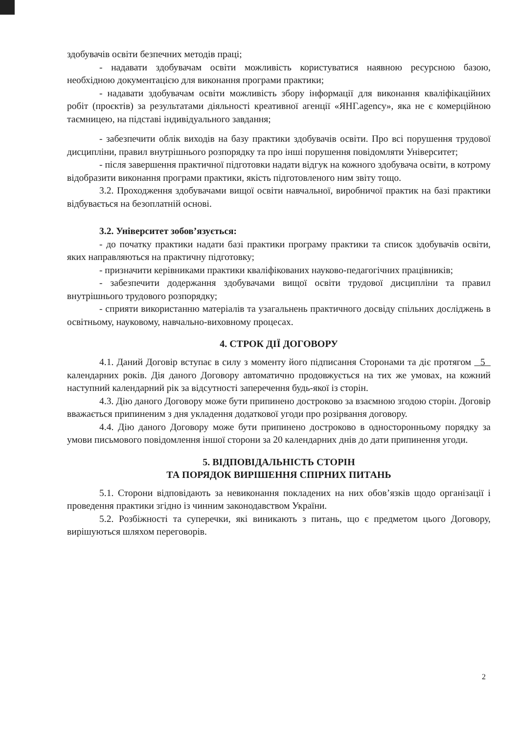здобувачів освіти безпечних методів праці;
- надавати здобувачам освіти можливість користуватися наявною ресурсною базою, необхідною документацією для виконання програми практики;
- надавати здобувачам освіти можливість збору інформації для виконання кваліфікаційних робіт (проєктів) за результатами діяльності креативної агенції «ЯНГ.agency», яка не є комерційною таємницею, на підставі індивідуального завдання;
- забезпечити облік виходів на базу практики здобувачів освіти. Про всі порушення трудової дисципліни, правил внутрішнього розпорядку та про інші порушення повідомляти Університет;
- після завершення практичної підготовки надати відгук на кожного здобувача освіти, в котрому відобразити виконання програми практики, якість підготовленого ним звіту тощо.
3.2. Проходження здобувачами вищої освіти навчальної, виробничої практик на базі практики відбувається на безоплатній основі.
3.2. Університет зобов’язується:
- до початку практики надати базі практики програму практики та список здобувачів освіти, яких направляються на практичну підготовку;
- призначити керівниками практики кваліфікованих науково-педагогічних працівників;
- забезпечити додержання здобувачами вищої освіти трудової дисципліни та правил внутрішнього трудового розпорядку;
- сприяти використанню матеріалів та узагальнень практичного досвіду спільних досліджень в освітньому, науковому, навчально-виховному процесах.
4. СТРОК ДІЇ ДОГОВОРУ
4.1. Даний Договір вступає в силу з моменту його підписання Сторонами та діє протягом 5 календарних років. Дія даного Договору автоматично продовжується на тих же умовах, на кожний наступний календарний рік за відсутності заперечення будь-якої із сторін.
4.3. Дію даного Договору може бути припинено достроково за взаємною згодою сторін. Договір вважається припиненим з дня укладення додаткової угоди про розірвання договору.
4.4. Дію даного Договору може бути припинено достроково в односторонньому порядку за умови письмового повідомлення іншої сторони за 20 календарних днів до дати припинення угоди.
5. ВІДПОВІДАЛЬНІСТЬ СТОРІН
ТА ПОРЯДОК ВИРІШЕННЯ СПІРНИХ ПИТАНЬ
5.1. Сторони відповідають за невиконання покладених на них обов’язків щодо організації і проведення практики згідно із чинним законодавством України.
5.2. Розбіжності та суперечки, які виникають з питань, що є предметом цього Договору, вирішуються шляхом переговорів.
2